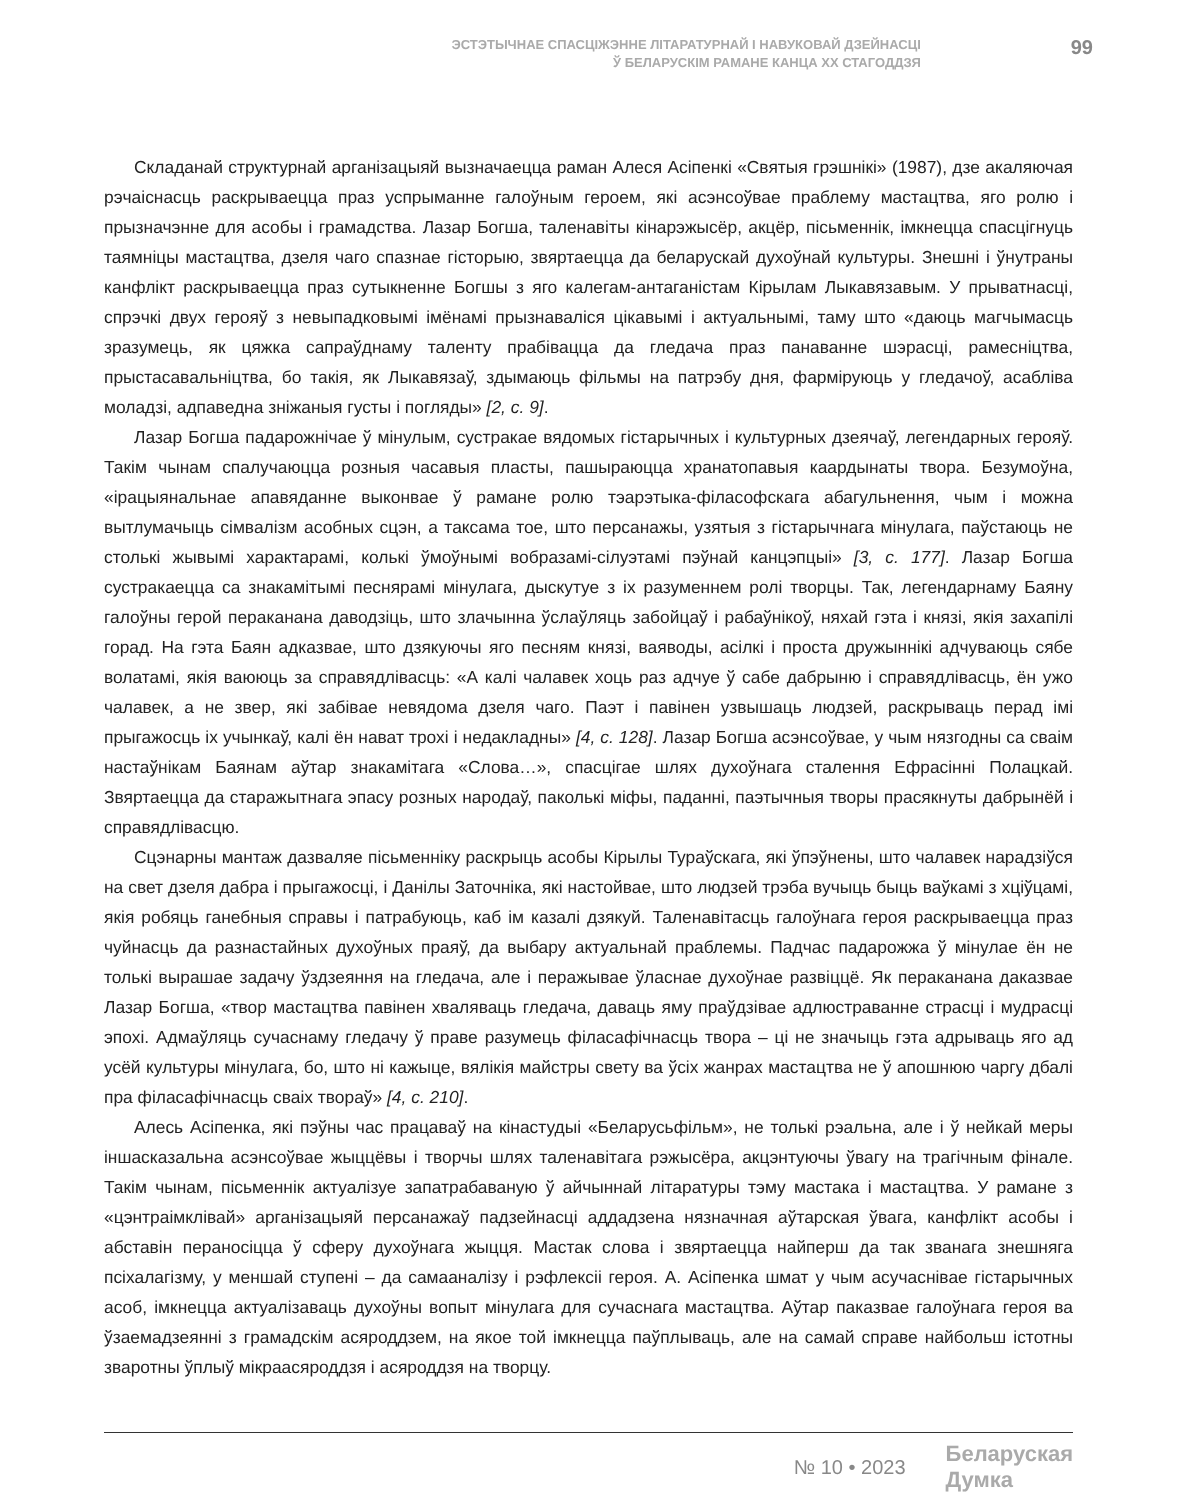ЭСТЭТЫЧНАЕ СПАСЦІЖЭННЕ ЛІТАРАТУРНАЙ І НАВУКОВАЙ ДЗЕЙНАСЦІ
Ў БЕЛАРУСКІМ РАМАНЕ КАНЦА XX СТАГОДДЗЯ
99
Складанай структурнай арганізацыяй вызначаецца раман Алеся Асіпенкі «Святыя грэшнікі» (1987), дзе акаляючая рэчаіснасць раскрываецца праз успрыманне галоўным героем, які асэнсоўвае праблему мастацтва, яго ролю і прызначэнне для асобы і грамадства. Лазар Богша, таленавіты кінарэжысёр, акцёр, пісьменнік, імкнецца спасцігнуць таямніцы мастацтва, дзеля чаго спазнае гісторыю, звяртаецца да беларускай духоўнай культуры. Знешні і ўнутраны канфлікт раскрываецца праз сутыкненне Богшы з яго калегам-антаганістам Кірылам Лыкавязавым. У прыватнасці, спрэчкі двух герояў з невыпадковымі імёнамі прызнаваліся цікавымі і актуальнымі, таму што «даюць магчымасць зразумець, як цяжка сапраўднаму таленту прабівацца да гледача праз панаванне шэрасці, рамесніцтва, прыстасавальніцтва, бо такія, як Лыкавязаў, здымаюць фільмы на патрэбу дня, фарміруюць у гледачоў, асабліва моладзі, адпаведна зніжаныя густы і погляды» [2, с. 9].
Лазар Богша падарожнічае ў мінулым, сустракае вядомых гістарычных і культурных дзеячаў, легендарных герояў. Такім чынам спалучаюцца розныя часавыя пласты, пашыраюцца хранатопавыя каардынаты твора. Безумоўна, «ірацыянальнае апавяданне выконвае ў рамане ролю тэарэтыка-філасофскага абагульнення, чым і можна вытлумачыць сімвалізм асобных сцэн, а таксама тое, што персанажы, узятыя з гістарычнага мінулага, паўстаюць не столькі жывымі характарамі, колькі ўмоўнымі вобразамі-сілуэтамі пэўнай канцэпцыі» [3, с. 177]. Лазар Богша сустракаецца са знакамітымі песнярамі мінулага, дыскутуе з іх разуменнем ролі творцы. Так, легендарнаму Баяну галоўны герой пераканана даводзіць, што злачынна ўслаўляць забойцаў і рабаўнікоў, няхай гэта і князі, якія захапілі горад. На гэта Баян адказвае, што дзякуючы яго песням князі, ваяводы, асілкі і проста дружыннікі адчуваюць сябе волатамі, якія ваююць за справядлівасць: «А калі чалавек хоць раз адчуе ў сабе дабрыню і справядлівасць, ён ужо чалавек, а не звер, які забівае невядома дзеля чаго. Паэт і павінен узвышаць людзей, раскрываць перад імі прыгажосць іх учынкаў, калі ён нават трохі і недакладны» [4, с. 128]. Лазар Богша асэнсоўвае, у чым нязгодны са сваім настаўнікам Баянам аўтар знакамітага «Слова…», спасцігае шлях духоўнага сталення Ефрасінні Полацкай. Звяртаецца да старажытнага эпасу розных народаў, паколькі міфы, паданні, паэтычныя творы прасякнуты дабрынёй і справядлівасцю.
Сцэнарны мантаж дазваляе пісьменніку раскрыць асобы Кірылы Тураўскага, які ўпэўнены, што чалавек нарадзіўся на свет дзеля дабра і прыгажосці, і Данілы Заточніка, які настойвае, што людзей трэба вучыць быць ваўкамі з хціўцамі, якія робяць ганебныя справы і патрабуюць, каб ім казалі дзякуй. Таленавітасць галоўнага героя раскрываецца праз чуйнасць да разнастайных духоўных праяў, да выбару актуальнай праблемы. Падчас падарожжа ў мінулае ён не толькі вырашае задачу ўздзеяння на гледача, але і перажывае ўласнае духоўнае развіццё. Як пераканана даказвае Лазар Богша, «твор мастацтва павінен хваляваць гледача, даваць яму праўдзівае адлюстраванне страсці і мудрасці эпохі. Адмаўляць сучаснаму гледачу ў праве разумець філасафічнасць твора – ці не значыць гэта адрываць яго ад усёй культуры мінулага, бо, што ні кажыце, вялікія майстры свету ва ўсіх жанрах мастацтва не ў апошнюю чаргу дбалі пра філасафічнасць сваіх твораў» [4, с. 210].
Алесь Асіпенка, які пэўны час працаваў на кінастудыі «Беларусьфільм», не толькі рэальна, але і ў нейкай меры іншасказальна асэнсоўвае жыццёвы і творчы шлях таленавітага рэжысёра, акцэнтуючы ўвагу на трагічным фінале. Такім чынам, пісьменнік актуалізуе запатрабаваную ў айчыннай літаратуры тэму мастака і мастацтва. У рамане з «цэнтраімклівай» арганізацыяй персанажаў падзейнасці аддадзена нязначная аўтарская ўвага, канфлікт асобы і абставін пераносіцца ў сферу духоўнага жыцця. Мастак слова і звяртаецца найперш да так званага знешняга псіхалагізму, у меншай ступені – да самааналізу і рэфлексіі героя. А. Асіпенка шмат у чым асучаснівае гістарычных асоб, імкнецца актуалізаваць духоўны вопыт мінулага для сучаснага мастацтва. Аўтар паказвае галоўнага героя ва ўзаемадзеянні з грамадскім асяроддзем, на якое той імкнецца паўплываць, але на самай справе найбольш істотны зваротны ўплыў мікраасяроддзя і асяроддзя на творцу.
№ 10 • 2023
Беларуская
Думка